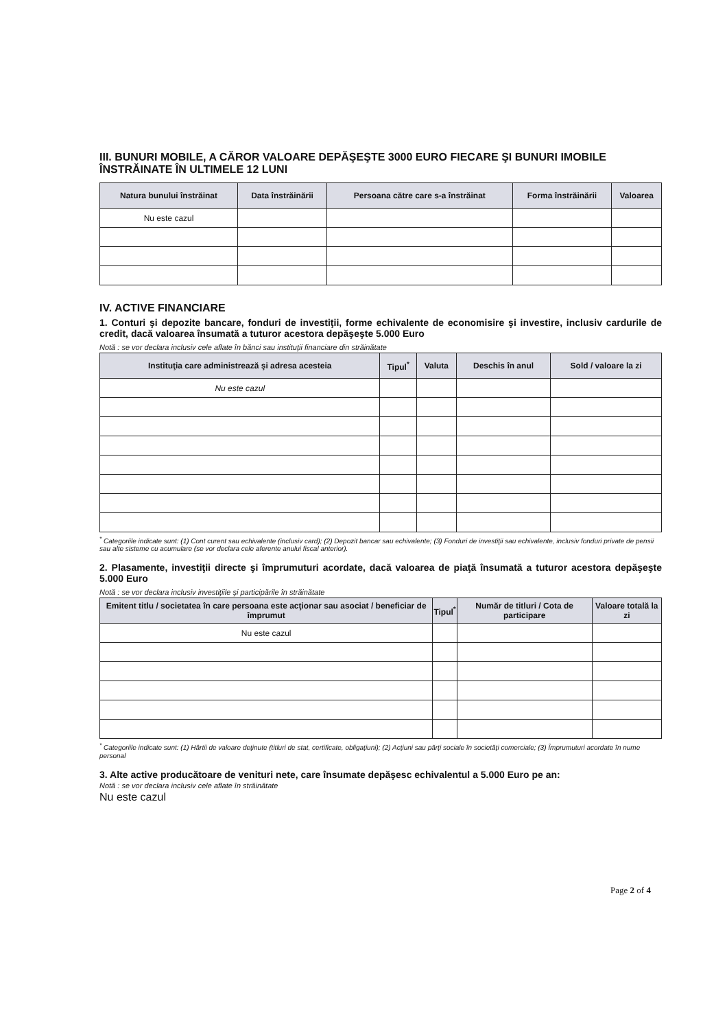III. BUNURI MOBILE, A CĂROR VALOARE DEPĂŞEŞTE 3000 EURO FIECARE ŞI BUNURI IMOBILE ÎNSTRĂINATE ÎN ULTIMELE 12 LUNI
| Natura bunului înstrăinat | Data înstrăinării | Persoana către care s-a înstrăinat | Forma înstrăinării | Valoarea |
| --- | --- | --- | --- | --- |
| Nu este cazul | | | | |
IV. ACTIVE FINANCIARE
1. Conturi şi depozite bancare, fonduri de investiţii, forme echivalente de economisire şi investire, inclusiv cardurile de credit, dacă valoarea însumată a tuturor acestora depăşeşte 5.000 Euro
Notă : se vor declara inclusiv cele aflate în bănci sau instituţii financiare din străinătate
| Instituţia care administrează şi adresa acesteia | Tipul<sup>*</sup> | Valuta | Deschis în anul | Sold / valoare la zi |
| --- | --- | --- | --- | --- |
| Nu este cazul | | | | |
<sup>*</sup> Categoriile indicate sunt: (1) Cont curent sau echivalente (inclusiv card); (2) Depozit bancar sau echivalente; (3) Fonduri de investiţii sau echivalente, inclusiv fonduri private de pensii sau alte sisteme cu acumulare (se vor declara cele aferente anului fiscal anterior).
2. Plasamente, investiţii directe şi împrumuturi acordate, dacă valoarea de piaţă însumată a tuturor acestora depăşeşte 5.000 Euro
Notă : se vor declara inclusiv investiţiile şi participările în străinătate
| Emitent titlu / societatea în care persoana este acţionar sau asociat / beneficiar de împrumut | Tipul<sup>*</sup> | Număr de titluri / Cota de participare | Valoare totală la zi |
| --- | --- | --- | --- |
| Nu este cazul | | | |
<sup>*</sup> Categoriile indicate sunt: (1) Hârtii de valoare deţinute (titluri de stat, certificate, obligaţiuni); (2) Acţiuni sau părţi sociale în societăţi comerciale; (3) Împrumuturi acordate în nume personal
3. Alte active producătoare de venituri nete, care însumate depăşesc echivalentul a 5.000 Euro pe an:
Notă : se vor declara inclusiv cele aflate în străinătate
Nu este cazul
Page 2 of 4